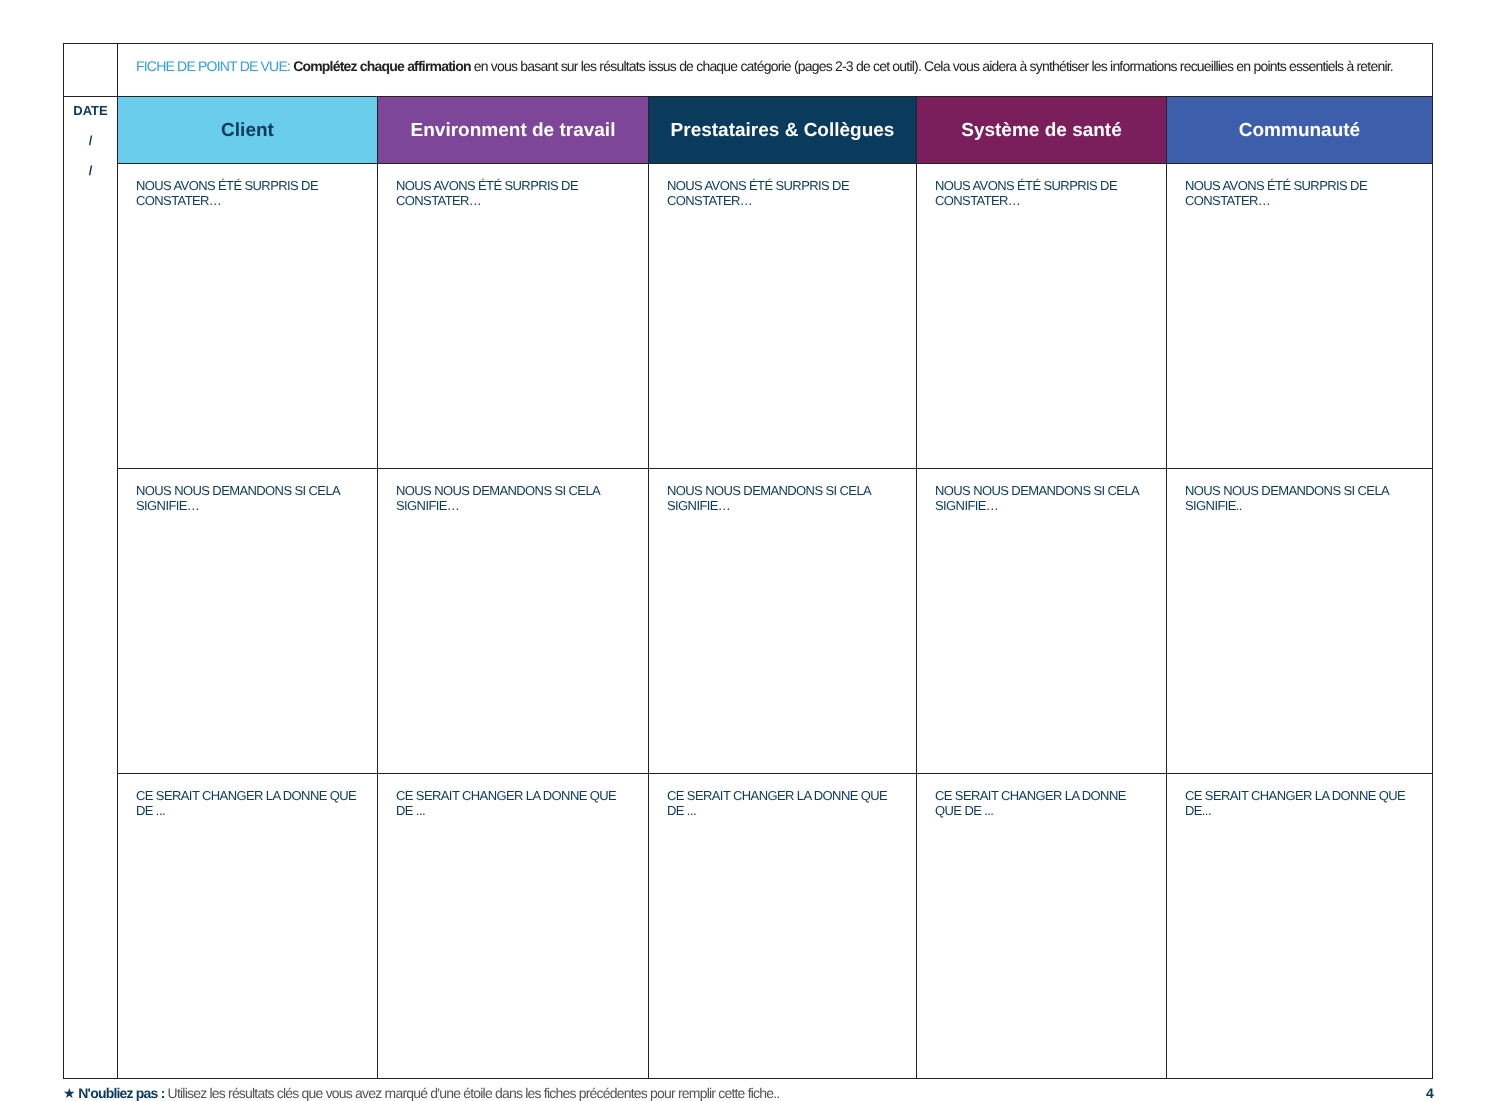| | FICHE DE POINT DE VUE: Complétez chaque affirmation en vous basant sur les résultats issus de chaque catégorie (pages 2-3 de cet outil). Cela vous aidera à synthétiser les informations recueillies en points essentiels à retenir. | | | | |
| DATE / / | Client | Environment de travail | Prestataires & Collègues | Système de santé | Communauté |
| | NOUS AVONS ÉTÉ SURPRIS DE CONSTATER… | NOUS AVONS ÉTÉ SURPRIS DE CONSTATER… | NOUS AVONS ÉTÉ SURPRIS DE CONSTATER… | NOUS AVONS ÉTÉ SURPRIS DE CONSTATER… | NOUS AVONS ÉTÉ SURPRIS DE CONSTATER… |
| | NOUS NOUS DEMANDONS SI CELA SIGNIFIE… | NOUS NOUS DEMANDONS SI CELA SIGNIFIE… | NOUS NOUS DEMANDONS SI CELA SIGNIFIE… | NOUS NOUS DEMANDONS SI CELA SIGNIFIE… | NOUS NOUS DEMANDONS SI CELA SIGNIFIE.. |
| | CE SERAIT CHANGER LA DONNE QUE DE ... | CE SERAIT CHANGER LA DONNE QUE DE ... | CE SERAIT CHANGER LA DONNE QUE DE ... | CE SERAIT CHANGER LA DONNE QUE DE ... | CE SERAIT CHANGER LA DONNE QUE DE... |
★ N'oubliez pas : Utilisez les résultats clés que vous avez marqué d'une étoile dans les fiches précédentes pour remplir cette fiche..
4